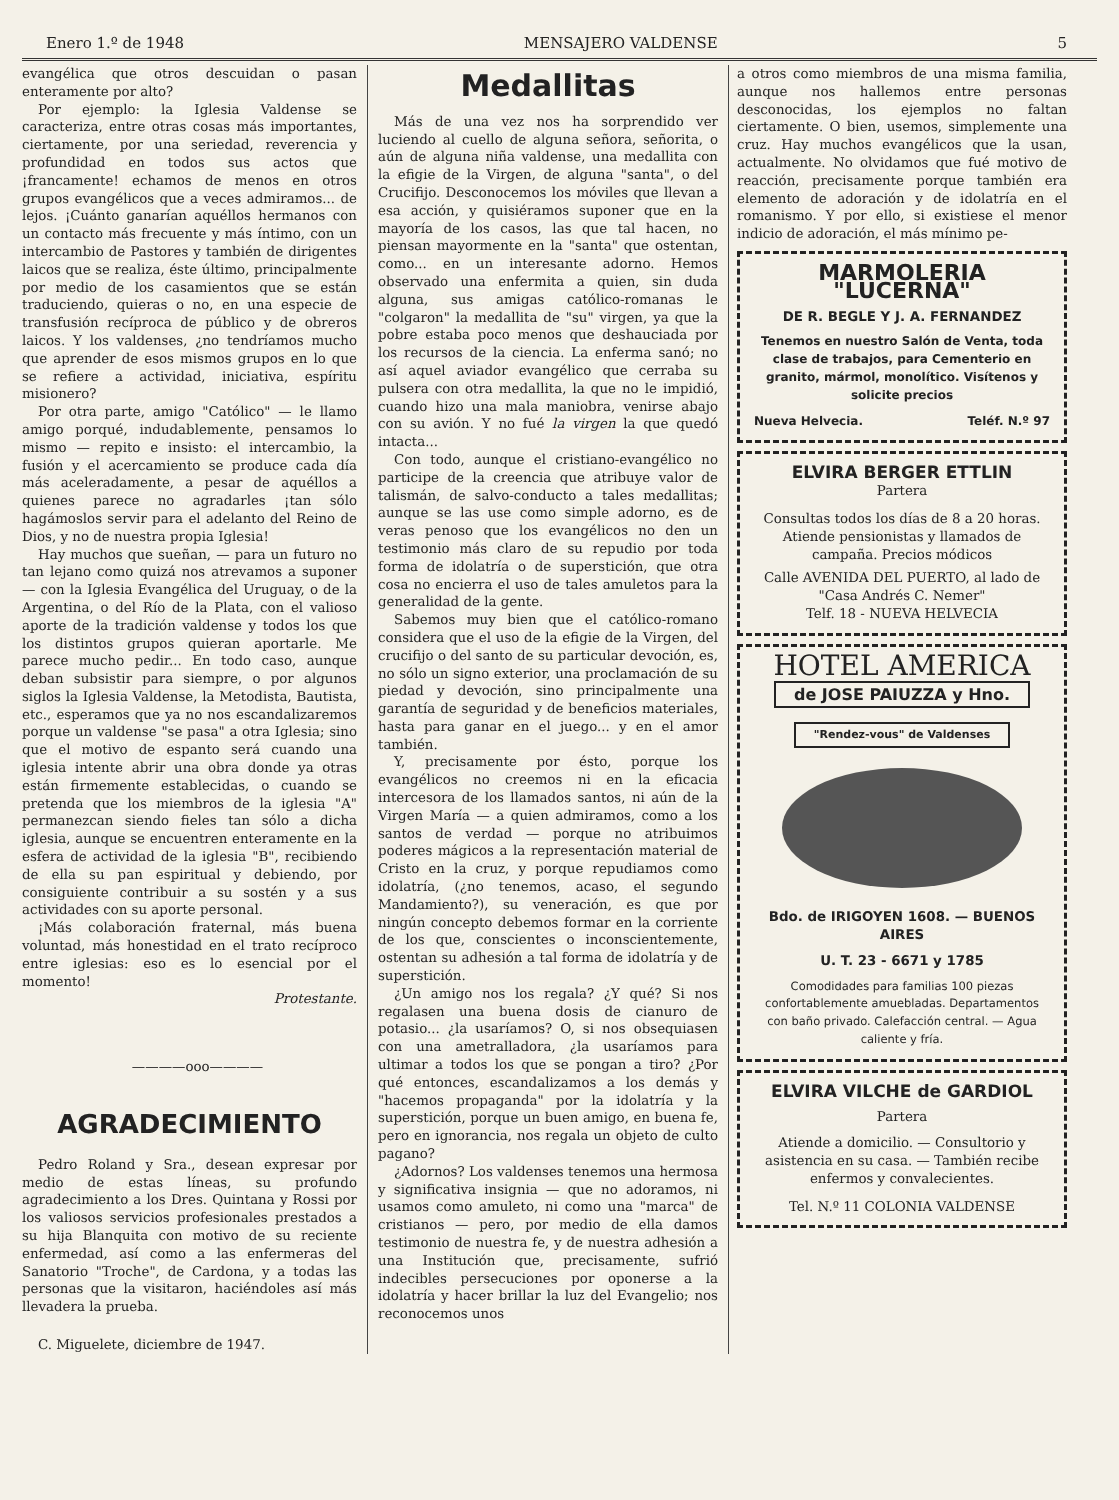Enero 1.º de 1948 MENSAJERO VALDENSE 5
evangélica que otros descuidan o pasan enteramente por alto?
Por ejemplo: la Iglesia Valdense se caracteriza, entre otras cosas más importantes, ciertamente, por una seriedad, reverencia y profundidad en todos sus actos que ¡francamente! echamos de menos en otros grupos evangélicos que a veces admiramos... de lejos. ¡Cuánto ganarían aquéllos hermanos con un contacto más frecuente y más íntimo, con un intercambio de Pastores y también de dirigentes laicos que se realiza, éste último, principalmente por medio de los casamientos que se están traduciendo, quieras o no, en una especie de transfusión recíproca de público y de obreros laicos. Y los valdenses, ¿no tendríamos mucho que aprender de esos mismos grupos en lo que se refiere a actividad, iniciativa, espíritu misionero?
Por otra parte, amigo "Católico" — le llamo amigo porqué, indudablemente, pensamos lo mismo — repito e insisto: el intercambio, la fusión y el acercamiento se produce cada día más aceleradamente, a pesar de aquéllos a quienes parece no agradarles ¡tan sólo hagámoslos servir para el adelanto del Reino de Dios, y no de nuestra propia Iglesia!
Hay muchos que sueñan, — para un futuro no tan lejano como quizá nos atrevamos a suponer — con la Iglesia Evangélica del Uruguay, o de la Argentina, o del Río de la Plata, con el valioso aporte de la tradición valdense y todos los que los distintos grupos quieran aportarle. Me parece mucho pedir... En todo caso, aunque deban subsistir para siempre, o por algunos siglos la Iglesia Valdense, la Metodista, Bautista, etc., esperamos que ya no nos escandalizaremos porque un valdense "se pasa" a otra Iglesia; sino que el motivo de espanto será cuando una iglesia intente abrir una obra donde ya otras están firmemente establecidas, o cuando se pretenda que los miembros de la iglesia "A" permanezcan siendo fieles tan sólo a dicha iglesia, aunque se encuentren enteramente en la esfera de actividad de la iglesia "B", recibiendo de ella su pan espiritual y debiendo, por consiguiente contribuir a su sostén y a sus actividades con su aporte personal.
¡Más colaboración fraternal, más buena voluntad, más honestidad en el trato recíproco entre iglesias: eso es lo esencial por el momento!
Protestante.
————ooo————
AGRADECIMIENTO
Pedro Roland y Sra., desean expresar por medio de estas líneas, su profundo agradecimiento a los Dres. Quintana y Rossi por los valiosos servicios profesionales prestados a su hija Blanquita con motivo de su reciente enfermedad, así como a las enfermeras del Sanatorio "Troche", de Cardona, y a todas las personas que la visitaron, haciéndoles así más llevadera la prueba.
C. Miguelete, diciembre de 1947.
Medallitas
Más de una vez nos ha sorprendido ver luciendo al cuello de alguna señora, señorita, o aún de alguna niña valdense, una medallita con la efigie de la Virgen, de alguna "santa", o del Crucifijo. Desconocemos los móviles que llevan a esa acción, y quisiéramos suponer que en la mayoría de los casos, las que tal hacen, no piensan mayormente en la "santa" que ostentan, como... en un interesante adorno. Hemos observado una enfermita a quien, sin duda alguna, sus amigas católico-romanas le "colgaron" la medallita de "su" virgen, ya que la pobre estaba poco menos que deshauciada por los recursos de la ciencia. La enferma sanó; no así aquel aviador evangélico que cerraba su pulsera con otra medallita, la que no le impidió, cuando hizo una mala maniobra, venirse abajo con su avión. Y no fué la virgen la que quedó intacta...
Con todo, aunque el cristiano-evangélico no participe de la creencia que atribuye valor de talismán, de salvo-conducto a tales medallitas; aunque se las use como simple adorno, es de veras penoso que los evangélicos no den un testimonio más claro de su repudio por toda forma de idolatría o de superstición, que otra cosa no encierra el uso de tales amuletos para la generalidad de la gente.
Sabemos muy bien que el católico-romano considera que el uso de la efigie de la Virgen, del crucifijo o del santo de su particular devoción, es, no sólo un signo exterior, una proclamación de su piedad y devoción, sino principalmente una garantía de seguridad y de beneficios materiales, hasta para ganar en el juego... y en el amor también.
Y, precisamente por ésto, porque los evangélicos no creemos ni en la eficacia intercesora de los llamados santos, ni aún de la Virgen María — a quien admiramos, como a los santos de verdad — porque no atribuimos poderes mágicos a la representación material de Cristo en la cruz, y porque repudiamos como idolatría, (¿no tenemos, acaso, el segundo Mandamiento?), su veneración, es que por ningún concepto debemos formar en la corriente de los que, conscientes o inconscientemente, ostentan su adhesión a tal forma de idolatría y de superstición.
¿Un amigo nos los regala? ¿Y qué? Si nos regalasen una buena dosis de cianuro de potasio... ¿la usaríamos? O, si nos obsequiasen con una ametralladora, ¿la usaríamos para ultimar a todos los que se pongan a tiro? ¿Por qué entonces, escandalizamos a los demás y "hacemos propaganda" por la idolatría y la superstición, porque un buen amigo, en buena fe, pero en ignorancia, nos regala un objeto de culto pagano?
¿Adornos? Los valdenses tenemos una hermosa y significativa insignia — que no adoramos, ni usamos como amuleto, ni como una "marca" de cristianos — pero, por medio de ella damos testimonio de nuestra fe, y de nuestra adhesión a una Institución que, precisamente, sufrió indecibles persecuciones por oponerse a la idolatría y hacer brillar la luz del Evangelio; nos reconocemos unos
a otros como miembros de una misma familia, aunque nos hallemos entre personas desconocidas, los ejemplos no faltan ciertamente. O bien, usemos, simplemente una cruz. Hay muchos evangélicos que la usan, actualmente. No olvidamos que fué motivo de reacción, precisamente porque también era elemento de adoración y de idolatría en el romanismo. Y por ello, si existiese el menor indicio de adoración, el más mínimo pe-
MARMOLERIA "LUCERNA"
DE R. BEGLE Y J. A. FERNANDEZ
Tenemos en nuestro Salón de Venta, toda clase de trabajos, para Cementerio en granito, mármol, monolítico. Visítenos y solicite precios
Nueva Helvecia. Teléf. N.º 97
ELVIRA BERGER ETTLIN
Partera
Consultas todos los días de 8 a 20 horas. Atiende pensionistas y llamados de campaña. Precios módicos
Calle AVENIDA DEL PUERTO, al lado de "Casa Andrés C. Nemer"
Telf. 18 - NUEVA HELVECIA
HOTEL AMERICA
de JOSE PAIUZZA y Hno.
"Rendez-vous" de Valdenses
Bdo. de IRIGOYEN 1608. — BUENOS AIRES
U. T. 23 - 6671 y 1785
Comodidades para familias 100 piezas confortablemente amuebladas. Departamentos con baño privado. Calefacción central. — Agua caliente y fría.
ELVIRA VILCHE de GARDIOL
Partera
Atiende a domicilio. — Consultorio y asistencia en su casa. — También recibe enfermos y convalecientes.
Tel. N.º 11 COLONIA VALDENSE